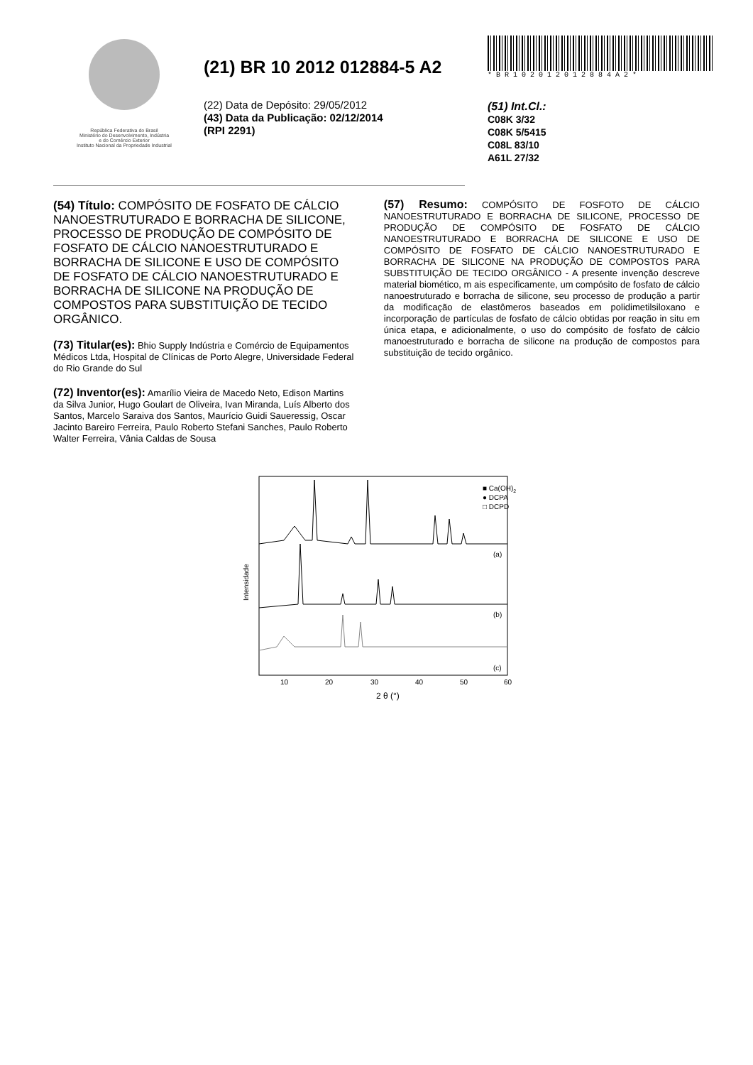República Federativa do Brasil
Ministério do Desenvolvimento, Indústria
e do Comércio Exterior
Instituto Nacional da Propriedade Industrial
(21) BR 10 2012 012884-5 A2
(22) Data de Depósito: 29/05/2012
(43) Data da Publicação: 02/12/2014
(RPI 2291)
*BR102012012884A2*
(51) Int.Cl.:
C08K 3/32
C08K 5/5415
C08L 83/10
A61L 27/32
(54) Título: COMPÓSITO DE FOSFATO DE CÁLCIO NANOESTRUTURADO E BORRACHA DE SILICONE, PROCESSO DE PRODUÇÃO DE COMPÓSITO DE FOSFATO DE CÁLCIO NANOESTRUTURADO E BORRACHA DE SILICONE E USO DE COMPÓSITO DE FOSFATO DE CÁLCIO NANOESTRUTURADO E BORRACHA DE SILICONE NA PRODUÇÃO DE COMPOSTOS PARA SUBSTITUIÇÃO DE TECIDO ORGÂNICO.
(73) Titular(es): Bhio Supply Indústria e Comércio de Equipamentos Médicos Ltda, Hospital de Clínicas de Porto Alegre, Universidade Federal do Rio Grande do Sul
(72) Inventor(es): Amarílio Vieira de Macedo Neto, Edison Martins da Silva Junior, Hugo Goulart de Oliveira, Ivan Miranda, Luís Alberto dos Santos, Marcelo Saraiva dos Santos, Maurício Guidi Saueressig, Oscar Jacinto Bareiro Ferreira, Paulo Roberto Stefani Sanches, Paulo Roberto Walter Ferreira, Vânia Caldas de Sousa
(57) Resumo: COMPÓSITO DE FOSFOTO DE CÁLCIO NANOESTRUTURADO E BORRACHA DE SILICONE, PROCESSO DE PRODUÇÃO DE COMPÓSITO DE FOSFATO DE CÁLCIO NANOESTRUTURADO E BORRACHA DE SILICONE E USO DE COMPÓSITO DE FOSFATO DE CÁLCIO NANOESTRUTURADO E BORRACHA DE SILICONE NA PRODUÇÃO DE COMPOSTOS PARA SUBSTITUIÇÃO DE TECIDO ORGÂNICO - A presente invenção descreve material biomético, m ais especificamente, um compósito de fosfato de cálcio nanoestruturado e borracha de silicone, seu processo de produção a partir da modificação de elastômeros baseados em polidimetilsiloxano e incorporação de partículas de fosfato de cálcio obtidas por reação in situ em única etapa, e adicionalmente, o uso do compósito de fosfato de cálcio manoestruturado e borracha de silicone na produção de compostos para substituição de tecido orgânico.
■ Ca(OH)2
● DCPA
□ DCPD
(a)
(b)
(c)
Intensidade
10
20
30
40
50
60
2 θ (°)